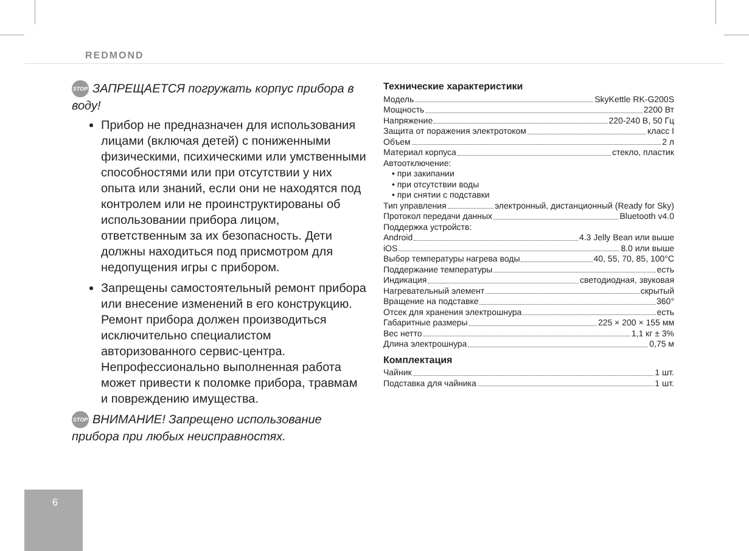REDMOND
STOP ЗАПРЕЩАЕТСЯ погружать корпус прибора в воду!
Прибор не предназначен для использования лицами (включая детей) с пониженными физическими, психическими или умственными способностями или при отсутствии у них опыта или знаний, если они не находятся под контролем или не проинструктированы об использовании прибора лицом, ответственным за их безопасность. Дети должны находиться под присмотром для недопущения игры с прибором.
Запрещены самостоятельный ремонт прибора или внесение изменений в его конструкцию. Ремонт прибора должен производиться исключительно специалистом авторизованного сервис-центра. Непрофессионально выполненная работа может привести к поломке прибора, травмам и повреждению имущества.
STOP ВНИМАНИЕ! Запрещено использование прибора при любых неисправностях.
Технические характеристики
Модель SkyKettle RK-G200S
Мощность 2200 Вт
Напряжение 220-240 В, 50 Гц
Защита от поражения электротоком класс I
Объем 2 л
Материал корпуса стекло, пластик
Автоотключение:
• при закипании
• при отсутствии воды
• при снятии с подставки
Тип управления электронный, дистанционный (Ready for Sky)
Протокол передачи данных Bluetooth v4.0
Поддержка устройств:
Android 4.3 Jelly Bean или выше
iOS 8.0 или выше
Выбор температуры нагрева воды 40, 55, 70, 85, 100°С
Поддержание температуры есть
Индикация светодиодная, звуковая
Нагревательный элемент скрытый
Вращение на подставке 360°
Отсек для хранения электрошнура есть
Габаритные размеры 225 × 200 × 155 мм
Вес нетто 1,1 кг ± 3%
Длина электрошнура 0,75 м
Комплектация
Чайник 1 шт.
Подставка для чайника 1 шт.
6